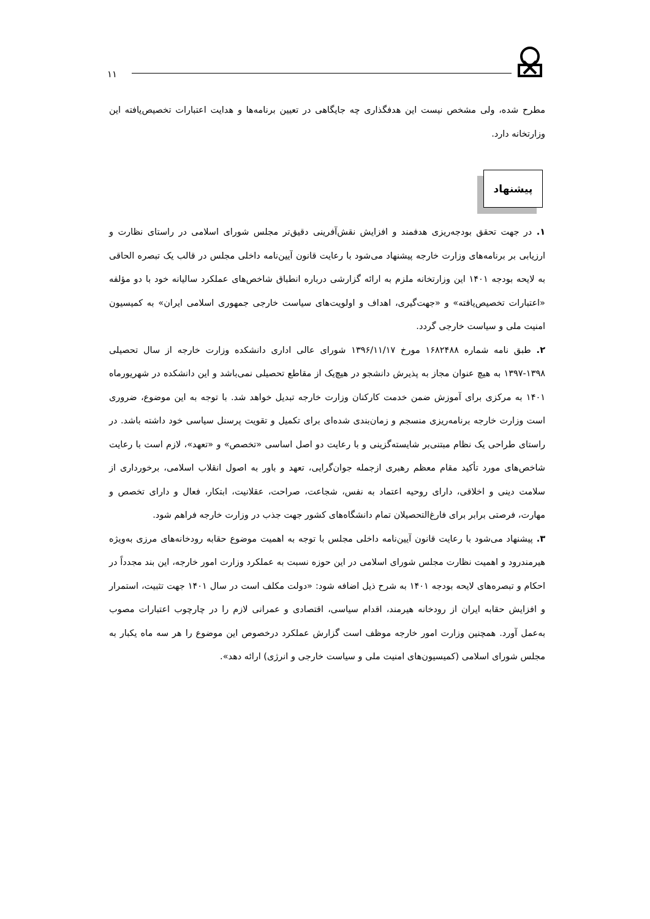۱۱
مطرح شده، ولی مشخص نیست این هدفگذاری چه جایگاهی در تعیین برنامه‌ها و هدایت اعتبارات تخصیص‌یافته این وزارتخانه دارد.
پیشنهاد
۱. در جهت تحقق بودجه‌ریزی هدفمند و افزایش نقش‌آفرینی دقیق‌تر مجلس شورای اسلامی در راستای نظارت و ارزیابی بر برنامه‌های وزارت خارجه پیشنهاد می‌شود با رعایت قانون آیین‌نامه داخلی مجلس در قالب یک تبصره الحاقی به لایحه بودجه ۱۴۰۱ این وزارتخانه ملزم به ارائه گزارشی درباره انطباق شاخص‌های عملکرد سالیانه خود با دو مؤلفه «اعتبارات تخصیص‌یافته» و «جهت‌گیری، اهداف و اولویت‌های سیاست خارجی جمهوری اسلامی ایران» به کمیسیون امنیت ملی و سیاست خارجی گردد.
۲. طبق نامه شماره ۱۶۸۲۴۸۸ مورخ ۱۳۹۶/۱۱/۱۷ شورای عالی اداری دانشکده وزارت خارجه از سال تحصیلی ۱۳۹۸-۱۳۹۷ به هیچ عنوان مجاز به پذیرش دانشجو در هیچ‌یک از مقاطع تحصیلی نمی‌باشد و این دانشکده در شهریورماه ۱۴۰۱ به مرکزی برای آموزش ضمن خدمت کارکنان وزارت خارجه تبدیل خواهد شد. با توجه به این موضوع، ضروری است وزارت خارجه برنامه‌ریزی منسجم و زمان‌بندی شده‌ای برای تکمیل و تقویت پرسنل سیاسی خود داشته باشد. در راستای طراحی یک نظام مبتنی‌بر شایسته‌گزینی و با رعایت دو اصل اساسی «تخصص» و «تعهد»، لازم است با رعایت شاخص‌های مورد تأکید مقام معظم رهبری ازجمله جوان‌گرایی، تعهد و باور به اصول انقلاب اسلامی، برخورداری از سلامت دینی و اخلاقی، دارای روحیه اعتماد به نفس، شجاعت، صراحت، عقلانیت، ابتکار، فعال و دارای تخصص و مهارت، فرصتی برابر برای فارغ‌التحصیلان تمام دانشگاه‌های کشور جهت جذب در وزارت خارجه فراهم شود.
۳. پیشنهاد می‌شود با رعایت قانون آیین‌نامه داخلی مجلس با توجه به اهمیت موضوع حقابه رودخانه‌های مرزی به‌ویژه هیرمندرود و اهمیت نظارت مجلس شورای اسلامی در این حوزه نسبت به عملکرد وزارت امور خارجه، این بند مجدداً در احکام و تبصره‌های لایحه بودجه ۱۴۰۱ به شرح ذیل اضافه شود: «دولت مکلف است در سال ۱۴۰۱ جهت تثبیت، استمرار و افزایش حقابه ایران از رودخانه هیرمند، اقدام سیاسی، اقتصادی و عمرانی لازم را در چارچوب اعتبارات مصوب به‌عمل آورد. همچنین وزارت امور خارجه موظف است گزارش عملکرد درخصوص این موضوع را هر سه ماه یکبار به مجلس شورای اسلامی (کمیسیون‌های امنیت ملی و سیاست خارجی و انرژی) ارائه دهد».